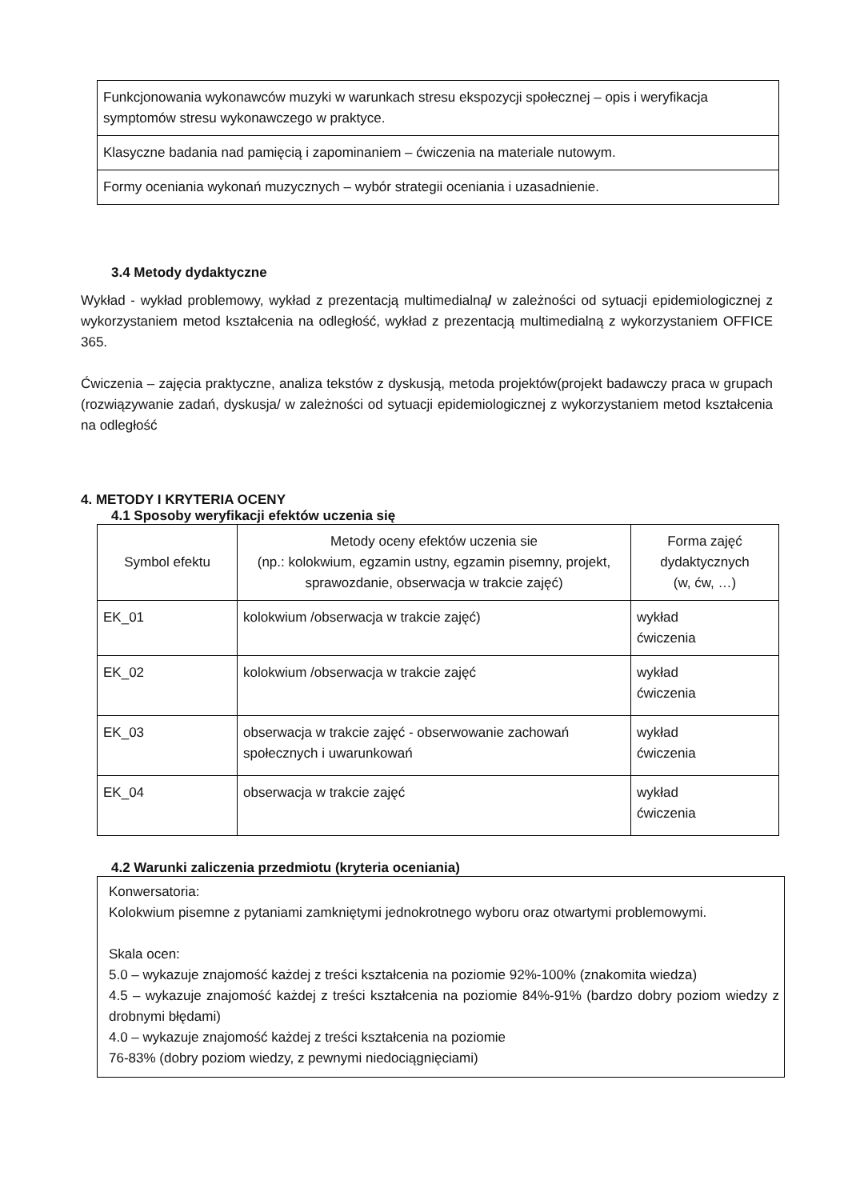| Funkcjonowania wykonawców muzyki w warunkach stresu ekspozycji społecznej – opis i weryfikacja symptomów stresu wykonawczego w praktyce. |
| Klasyczne badania nad pamięcią i zapominaniem – ćwiczenia na materiale nutowym. |
| Formy oceniania wykonań muzycznych – wybór strategii oceniania i uzasadnienie. |
3.4 Metody dydaktyczne
Wykład - wykład problemowy, wykład z prezentacją multimedialną/ w zależności od sytuacji epidemiologicznej z wykorzystaniem metod kształcenia na odległość, wykład z prezentacją multimedialną z wykorzystaniem OFFICE 365.
Ćwiczenia – zajęcia praktyczne, analiza tekstów z dyskusją, metoda projektów(projekt badawczy praca w grupach (rozwiązywanie zadań, dyskusja/ w zależności od sytuacji epidemiologicznej z wykorzystaniem metod kształcenia na odległość
4. METODY I KRYTERIA OCENY
4.1 Sposoby weryfikacji efektów uczenia się
| Symbol efektu | Metody oceny efektów uczenia sie (np.: kolokwium, egzamin ustny, egzamin pisemny, projekt, sprawozdanie, obserwacja w trakcie zajęć) | Forma zajęć dydaktycznych (w, ćw, …) |
| --- | --- | --- |
| EK_01 | kolokwium /obserwacja w trakcie zajęć) | wykład ćwiczenia |
| EK_02 | kolokwium /obserwacja w trakcie zajęć | wykład ćwiczenia |
| EK_03 | obserwacja w trakcie zajęć - obserwowanie zachowań społecznych i uwarunkowań | wykład ćwiczenia |
| EK_04 | obserwacja w trakcie zajęć | wykład ćwiczenia |
4.2 Warunki zaliczenia przedmiotu (kryteria oceniania)
Konwersatoria:
Kolokwium pisemne z pytaniami zamkniętymi jednokrotnego wyboru oraz otwartymi problemowymi.
Skala ocen:
5.0 – wykazuje znajomość każdej z treści kształcenia na poziomie 92%-100% (znakomita wiedza)
4.5 – wykazuje znajomość każdej z treści kształcenia na poziomie 84%-91% (bardzo dobry poziom wiedzy z drobnymi błędami)
4.0 – wykazuje znajomość każdej z treści kształcenia na poziomie
76-83% (dobry poziom wiedzy, z pewnymi niedociągnięciami)